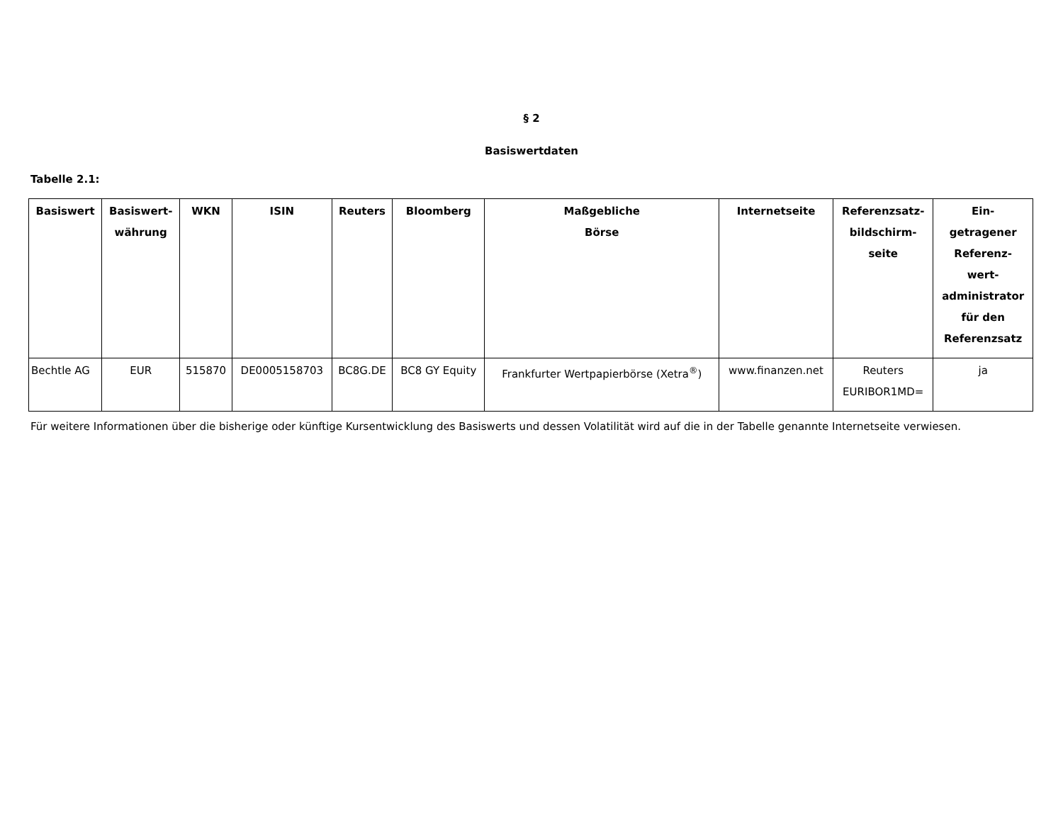§ 2
Basiswertdaten
Tabelle 2.1:
| Basiswert | Basiswert- währung | WKN | ISIN | Reuters | Bloomberg | Maßgebliche Börse | Internetseite | Referenzsatz- bildschirm- seite | Ein- getragener Referenz- wert- administrator für den Referenzsatz |
| --- | --- | --- | --- | --- | --- | --- | --- | --- | --- |
| Bechtle AG | EUR | 515870 | DE0005158703 | BC8G.DE | BC8 GY Equity | Frankfurter Wertpapierbörse (Xetra<sup>®</sup>) | www.finanzen.net | Reuters EURIBOR1MD= | ja |
Für weitere Informationen über die bisherige oder künftige Kursentwicklung des Basiswerts und dessen Volatilität wird auf die in der Tabelle genannte Internetseite verwiesen.